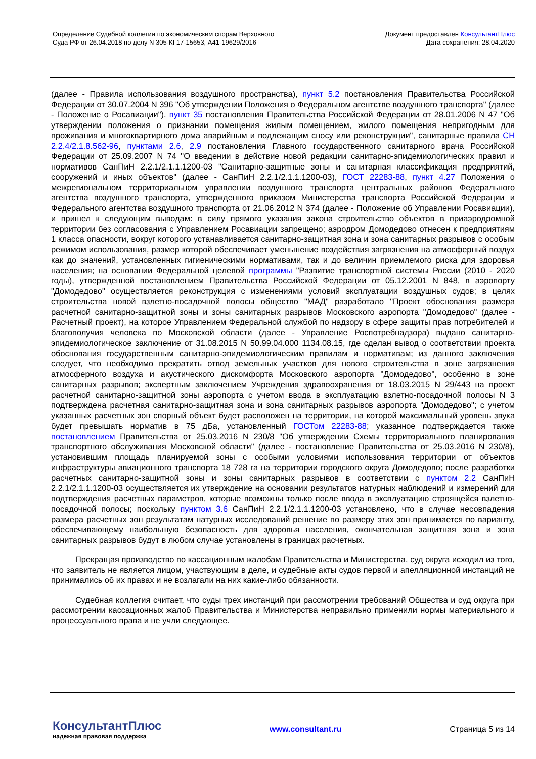Определение Судебной коллегии по экономическим спорам Верховного
Суда РФ от 26.04.2018 по делу N 305-КГ17-15653, А41-19629/2016
Документ предоставлен КонсультантПлюс
Дата сохранения: 28.04.2020
(далее - Правила использования воздушного пространства), пункт 5.2 постановления Правительства Российской Федерации от 30.07.2004 N 396 "Об утверждении Положения о Федеральном агентстве воздушного транспорта" (далее - Положение о Росавиации"), пункт 35 постановления Правительства Российской Федерации от 28.01.2006 N 47 "Об утверждении положения о признании помещения жилым помещением, жилого помещения непригодным для проживания и многоквартирного дома аварийным и подлежащим сносу или реконструкции", санитарные правила СН 2.2.4/2.1.8.562-96, пунктами 2.6, 2.9 постановления Главного государственного санитарного врача Российской Федерации от 25.09.2007 N 74 "О введении в действие новой редакции санитарно-эпидемиологических правил и нормативов СанПиН 2.2.1/2.1.1.1200-03 "Санитарно-защитные зоны и санитарная классификация предприятий, сооружений и иных объектов" (далее - СанПиН 2.2.1/2.1.1.1200-03), ГОСТ 22283-88, пункт 4.27 Положения о межрегиональном территориальном управлении воздушного транспорта центральных районов Федерального агентства воздушного транспорта, утвержденного приказом Министерства транспорта Российской Федерации и Федерального агентства воздушного транспорта от 21.06.2012 N 374 (далее - Положение об Управлении Росавиации), и пришел к следующим выводам: в силу прямого указания закона строительство объектов в приаэродромной территории без согласования с Управлением Росавиации запрещено; аэродром Домодедово отнесен к предприятиям 1 класса опасности, вокруг которого устанавливается санитарно-защитная зона и зона санитарных разрывов с особым режимом использования, размер которой обеспечивает уменьшение воздействия загрязнения на атмосферный воздух как до значений, установленных гигиеническими нормативами, так и до величин приемлемого риска для здоровья населения; на основании Федеральной целевой программы "Развитие транспортной системы России (2010 - 2020 годы), утвержденной постановлением Правительства Российской Федерации от 05.12.2001 N 848, в аэропорту "Домодедово" осуществляется реконструкция с изменениями условий эксплуатации воздушных судов; в целях строительства новой взлетно-посадочной полосы общество "МАД" разработало "Проект обоснования размера расчетной санитарно-защитной зоны и зоны санитарных разрывов Московского аэропорта "Домодедово" (далее - Расчетный проект), на которое Управлением Федеральной службой по надзору в сфере защиты прав потребителей и благополучия человека по Московской области (далее - Управление Роспотребнадзора) выдано санитарно-эпидемиологическое заключение от 31.08.2015 N 50.99.04.000 1134.08.15, где сделан вывод о соответствии проекта обоснования государственным санитарно-эпидемиологическим правилам и нормативам; из данного заключения следует, что необходимо прекратить отвод земельных участков для нового строительства в зоне загрязнения атмосферного воздуха и акустического дискомфорта Московского аэропорта "Домодедово", особенно в зоне санитарных разрывов; экспертным заключением Учреждения здравоохранения от 18.03.2015 N 29/443 на проект расчетной санитарно-защитной зоны аэропорта с учетом ввода в эксплуатацию взлетно-посадочной полосы N 3 подтверждена расчетная санитарно-защитная зона и зона санитарных разрывов аэропорта "Домодедово"; с учетом указанных расчетных зон спорный объект будет расположен на территории, на которой максимальный уровень звука будет превышать норматив в 75 дБа, установленный ГОСТом 22283-88; указанное подтверждается также постановлением Правительства от 25.03.2016 N 230/8 "Об утверждении Схемы территориального планирования транспортного обслуживания Московской области" (далее - постановление Правительства от 25.03.2016 N 230/8), установившим площадь планируемой зоны с особыми условиями использования территории от объектов инфраструктуры авиационного транспорта 18 728 га на территории городского округа Домодедово; после разработки расчетных санитарно-защитной зоны и зоны санитарных разрывов в соответствии с пунктом 2.2 СанПиН 2.2.1/2.1.1.1200-03 осуществляется их утверждение на основании результатов натурных наблюдений и измерений для подтверждения расчетных параметров, которые возможны только после ввода в эксплуатацию строящейся взлетно-посадочной полосы; поскольку пунктом 3.6 СанПиН 2.2.1/2.1.1.1200-03 установлено, что в случае несовпадения размера расчетных зон результатам натурных исследований решение по размеру этих зон принимается по варианту, обеспечивающему наибольшую безопасность для здоровья населения, окончательная защитная зона и зона санитарных разрывов будут в любом случае установлены в границах расчетных.
Прекращая производство по кассационным жалобам Правительства и Министерства, суд округа исходил из того, что заявитель не является лицом, участвующим в деле, и судебные акты судов первой и апелляционной инстанций не принимались об их правах и не возлагали на них какие-либо обязанности.
Судебная коллегия считает, что суды трех инстанций при рассмотрении требований Общества и суд округа при рассмотрении кассационных жалоб Правительства и Министерства неправильно применили нормы материального и процессуального права и не учли следующее.
КонсультантПлюс
надежная правовая поддержка
www.consultant.ru Страница 5 из 14